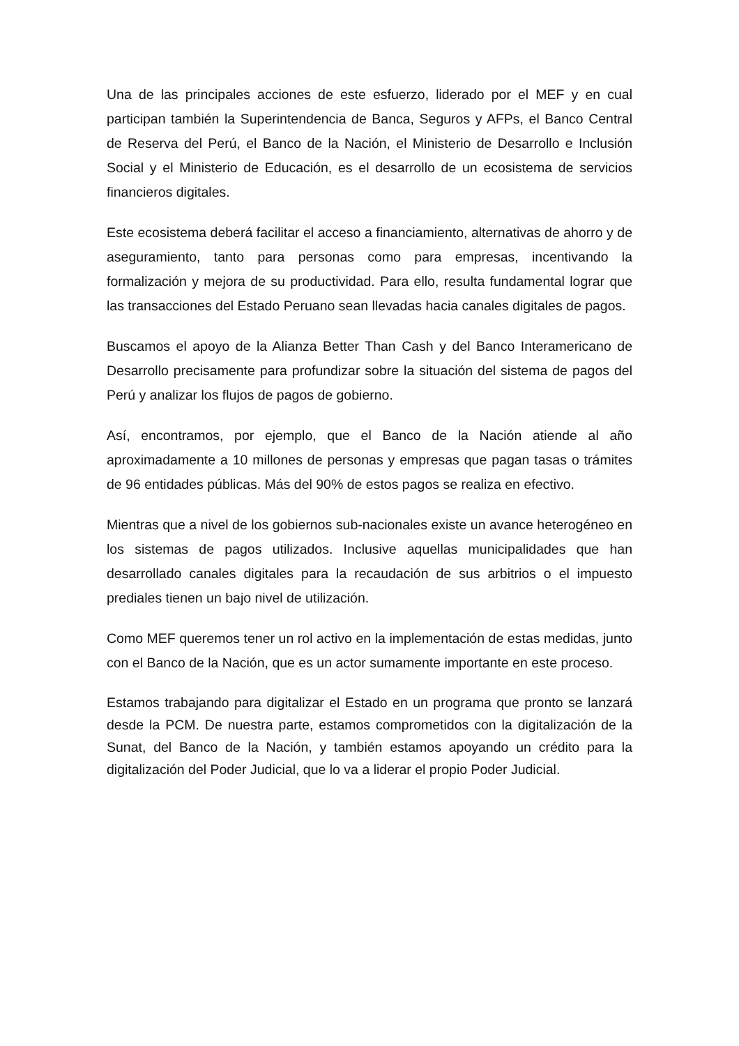Una de las principales acciones de este esfuerzo, liderado por el MEF y en cual participan también la Superintendencia de Banca, Seguros y AFPs, el Banco Central de Reserva del Perú, el Banco de la Nación, el Ministerio de Desarrollo e Inclusión Social y el Ministerio de Educación, es el desarrollo de un ecosistema de servicios financieros digitales.
Este ecosistema deberá facilitar el acceso a financiamiento, alternativas de ahorro y de aseguramiento, tanto para personas como para empresas, incentivando la formalización y mejora de su productividad. Para ello, resulta fundamental lograr que las transacciones del Estado Peruano sean llevadas hacia canales digitales de pagos.
Buscamos el apoyo de la Alianza Better Than Cash y del Banco Interamericano de Desarrollo precisamente para profundizar sobre la situación del sistema de pagos del Perú y analizar los flujos de pagos de gobierno.
Así, encontramos, por ejemplo, que el Banco de la Nación atiende al año aproximadamente a 10 millones de personas y empresas que pagan tasas o trámites de 96 entidades públicas. Más del 90% de estos pagos se realiza en efectivo.
Mientras que a nivel de los gobiernos sub-nacionales existe un avance heterogéneo en los sistemas de pagos utilizados. Inclusive aquellas municipalidades que han desarrollado canales digitales para la recaudación de sus arbitrios o el impuesto prediales tienen un bajo nivel de utilización.
Como MEF queremos tener un rol activo en la implementación de estas medidas, junto con el Banco de la Nación, que es un actor sumamente importante en este proceso.
Estamos trabajando para digitalizar el Estado en un programa que pronto se lanzará desde la PCM. De nuestra parte, estamos comprometidos con la digitalización de la Sunat, del Banco de la Nación, y también estamos apoyando un crédito para la digitalización del Poder Judicial, que lo va a liderar el propio Poder Judicial.